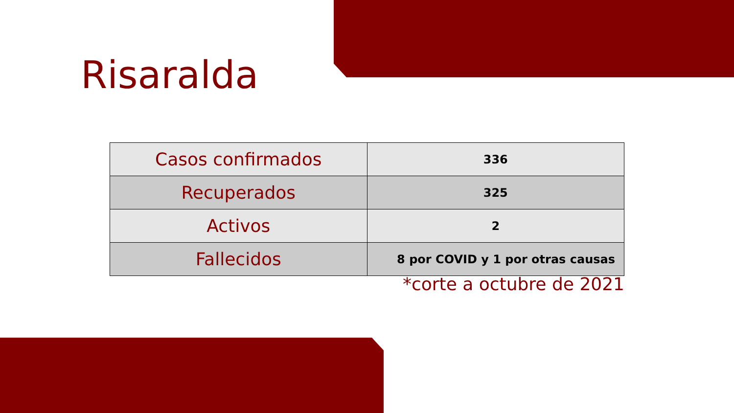Risaralda
| Casos confirmados | 336 |
| Recuperados | 325 |
| Activos | 2 |
| Fallecidos | 8 por COVID y 1 por otras causas |
*corte a octubre de 2021